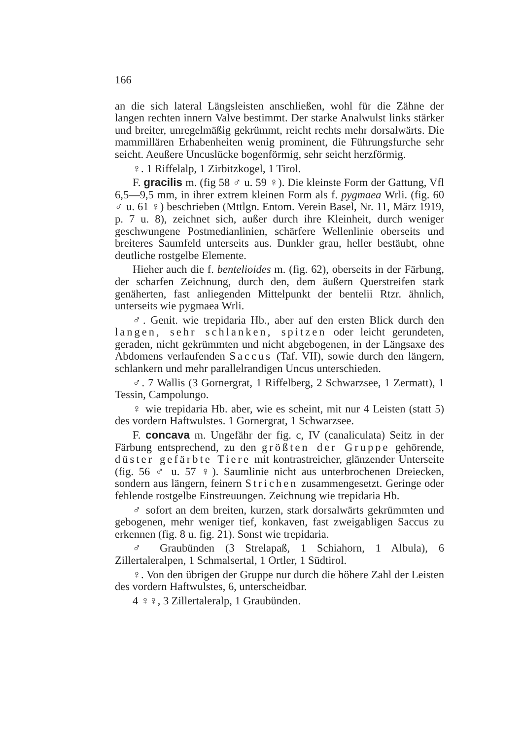166
an die sich lateral Längsleisten anschließen, wohl für die Zähne der langen rechten innern Valve bestimmt. Der starke Analwulst links stärker und breiter, unregelmäßig gekrümmt, reicht rechts mehr dorsalwärts. Die mammillären Erhabenheiten wenig prominent, die Führungsfurche sehr seicht. Aeußere Uncuslücke bogenförmig, sehr seicht herzförmig.
♀. 1 Riffelalp, 1 Zirbitzkogel, 1 Tirol.
F. gracilis m. (fig 58 ♂ u. 59 ♀). Die kleinste Form der Gattung, Vfl 6,5—9,5 mm, in ihrer extrem kleinen Form als f. pygmaea Wrli. (fig. 60 ♂ u. 61 ♀) beschrieben (Mttlgn. Entom. Verein Basel, Nr. 11, März 1919, p. 7 u. 8), zeichnet sich, außer durch ihre Kleinheit, durch weniger geschwungene Postmedianlinien, schärfere Wellenlinie oberseits und breiteres Saumfeld unterseits aus. Dunkler grau, heller bestäubt, ohne deutliche rostgelbe Elemente.
Hieher auch die f. bentelioides m. (fig. 62), oberseits in der Färbung, der scharfen Zeichnung, durch den, dem äußern Querstreifen stark genäherten, fast anliegenden Mittelpunkt der bentelii Rtzr. ähnlich, unterseits wie pygmaea Wrli.
♂. Genit. wie trepidaria Hb., aber auf den ersten Blick durch den langen, sehr schlanken, spitzen oder leicht gerundeten, geraden, nicht gekrümmten und nicht abgebogenen, in der Längsaxe des Abdomens verlaufenden Saccus (Taf. VII), sowie durch den längern, schlankern und mehr parallelrandigen Uncus unterschieden.
♂. 7 Wallis (3 Gornergrat, 1 Riffelberg, 2 Schwarzsee, 1 Zermatt), 1 Tessin, Campolungo.
♀ wie trepidaria Hb. aber, wie es scheint, mit nur 4 Leisten (statt 5) des vordern Haftwulstes. 1 Gornergrat, 1 Schwarzsee.
F. concava m. Ungefähr der fig. c, IV (canaliculata) Seitz in der Färbung entsprechend, zu den größten der Gruppe gehörende, düster gefärbte Tiere mit kontrastreicher, glänzender Unterseite (fig. 56 ♂ u. 57 ♀). Saumlinie nicht aus unterbrochenen Dreiecken, sondern aus längern, feinern Strichen zusammengesetzt. Geringe oder fehlende rostgelbe Einstreuungen. Zeichnung wie trepidaria Hb.
♂ sofort an dem breiten, kurzen, stark dorsalwärts gekrümmten und gebogenen, mehr weniger tief, konkaven, fast zweigabligen Saccus zu erkennen (fig. 8 u. fig. 21). Sonst wie trepidaria.
♂ Graubünden (3 Strelapaß, 1 Schiahorn, 1 Albula), 6 Zillertaleralpen, 1 Schmalsertal, 1 Ortler, 1 Südtirol.
♀. Von den übrigen der Gruppe nur durch die höhere Zahl der Leisten des vordern Haftwulstes, 6, unterscheidbar.
4 ♀♀, 3 Zillertaleralp, 1 Graubünden.